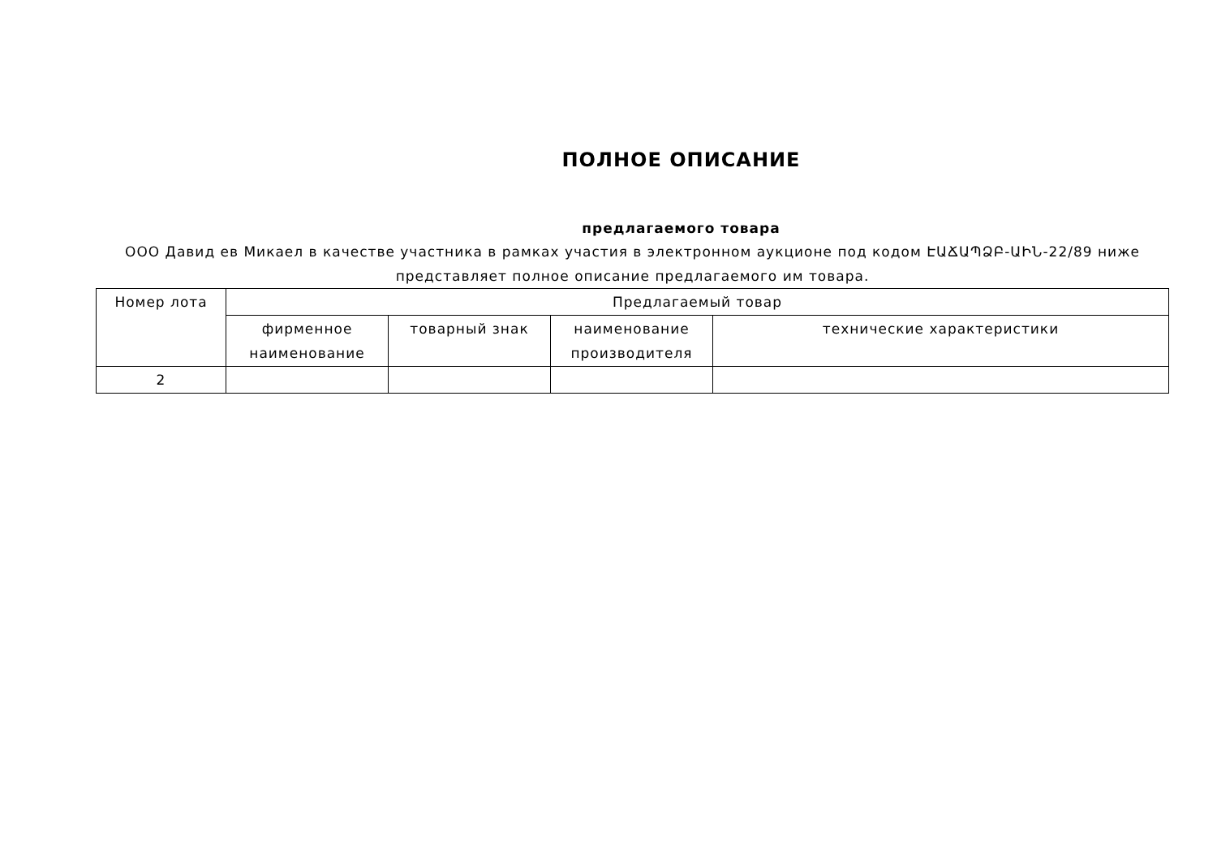ПОЛНОЕ ОПИСАНИЕ
предлагаемого товара
ООО Давид ев Микаел в качестве участника в рамках участия в электронном аукционе под кодом ԷԱՃԱՊՁԲ-ԱԻՆ-22/89 ниже представляет полное описание предлагаемого им товара.
| Номер лота | Предлагаемый товар | | | |
| --- | --- | --- | --- | --- |
| | фирменное наименование | товарный знак | наименование производителя | технические характеристики |
| 2 | | | | |